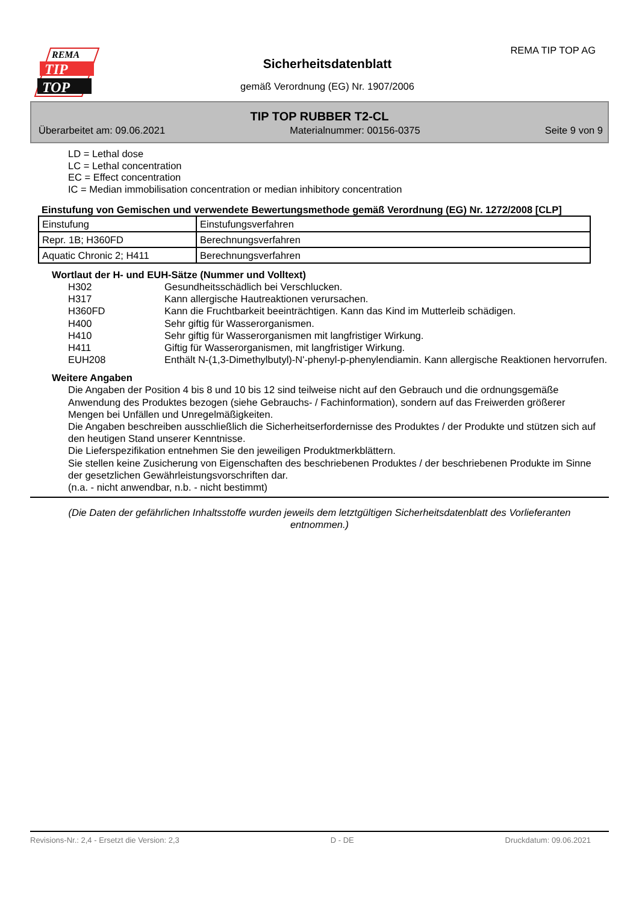REMA
TIP
TOP
REMA TIP TOP AG
Sicherheitsdatenblatt
gemäß Verordnung (EG) Nr. 1907/2006
TIP TOP RUBBER T2-CL
Überarbeitet am: 09.06.2021 Materialnummer: 00156-0375 Seite 9 von 9
LD = Lethal dose
LC = Lethal concentration
EC = Effect concentration
IC = Median immobilisation concentration or median inhibitory concentration
Einstufung von Gemischen und verwendete Bewertungsmethode gemäß Verordnung (EG) Nr. 1272/2008 [CLP]
| Einstufung | Einstufungsverfahren |
| Repr. 1B; H360FD | Berechnungsverfahren |
| Aquatic Chronic 2; H411 | Berechnungsverfahren |
Wortlaut der H- und EUH-Sätze (Nummer und Volltext)
H302 Gesundheitsschädlich bei Verschlucken.
H317 Kann allergische Hautreaktionen verursachen.
H360FD Kann die Fruchtbarkeit beeinträchtigen. Kann das Kind im Mutterleib schädigen.
H400 Sehr giftig für Wasserorganismen.
H410 Sehr giftig für Wasserorganismen mit langfristiger Wirkung.
H411 Giftig für Wasserorganismen, mit langfristiger Wirkung.
EUH208 Enthält N-(1,3-Dimethylbutyl)-N'-phenyl-p-phenylendiamin. Kann allergische Reaktionen hervorrufen.
Weitere Angaben
Die Angaben der Position 4 bis 8 und 10 bis 12 sind teilweise nicht auf den Gebrauch und die ordnungsgemäße Anwendung des Produktes bezogen (siehe Gebrauchs- / Fachinformation), sondern auf das Freiwerden größerer Mengen bei Unfällen und Unregelmäßigkeiten.
Die Angaben beschreiben ausschließlich die Sicherheitserfordernisse des Produktes / der Produkte und stützen sich auf den heutigen Stand unserer Kenntnisse.
Die Lieferspezifikation entnehmen Sie den jeweiligen Produktmerkblättern.
Sie stellen keine Zusicherung von Eigenschaften des beschriebenen Produktes / der beschriebenen Produkte im Sinne der gesetzlichen Gewährleistungsvorschriften dar.
(n.a. - nicht anwendbar, n.b. - nicht bestimmt)
(Die Daten der gefährlichen Inhaltsstoffe wurden jeweils dem letztgültigen Sicherheitsdatenblatt des Vorlieferanten entnommen.)
Revisions-Nr.: 2,4 - Ersetzt die Version: 2,3 D - DE Druckdatum: 09.06.2021